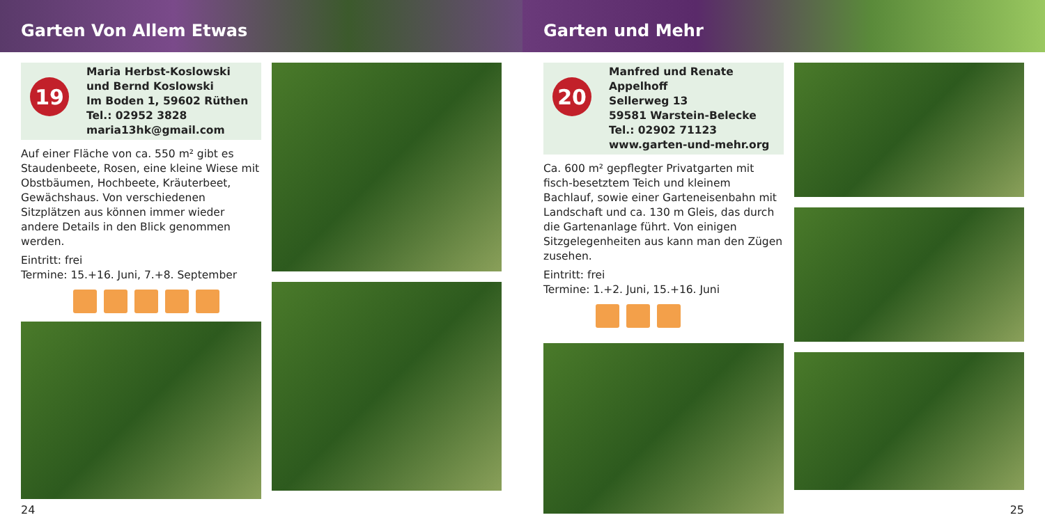Garten Von Allem Etwas
19
Maria Herbst-Koslowski
und Bernd Koslowski
Im Boden 1, 59602 Rüthen
Tel.: 02952 3828
maria13hk@gmail.com
Auf einer Fläche von ca. 550 m² gibt es Staudenbeete, Rosen, eine kleine Wiese mit Obstbäumen, Hochbeete, Kräuterbeet, Gewächshaus. Von verschiedenen Sitzplätzen aus können immer wieder andere Details in den Blick genommen werden.
Eintritt: frei
Termine: 15.+16. Juni, 7.+8. September
24
Garten und Mehr
20
Manfred und Renate Appelhoff
Sellerweg 13
59581 Warstein-Belecke
Tel.: 02902 71123
www.garten-und-mehr.org
Ca. 600 m² gepflegter Privatgarten mit fisch-besetztem Teich und kleinem Bachlauf, sowie einer Garteneisenbahn mit Landschaft und ca. 130 m Gleis, das durch die Gartenanlage führt. Von einigen Sitzgelegenheiten aus kann man den Zügen zusehen.
Eintritt: frei
Termine: 1.+2. Juni, 15.+16. Juni
25